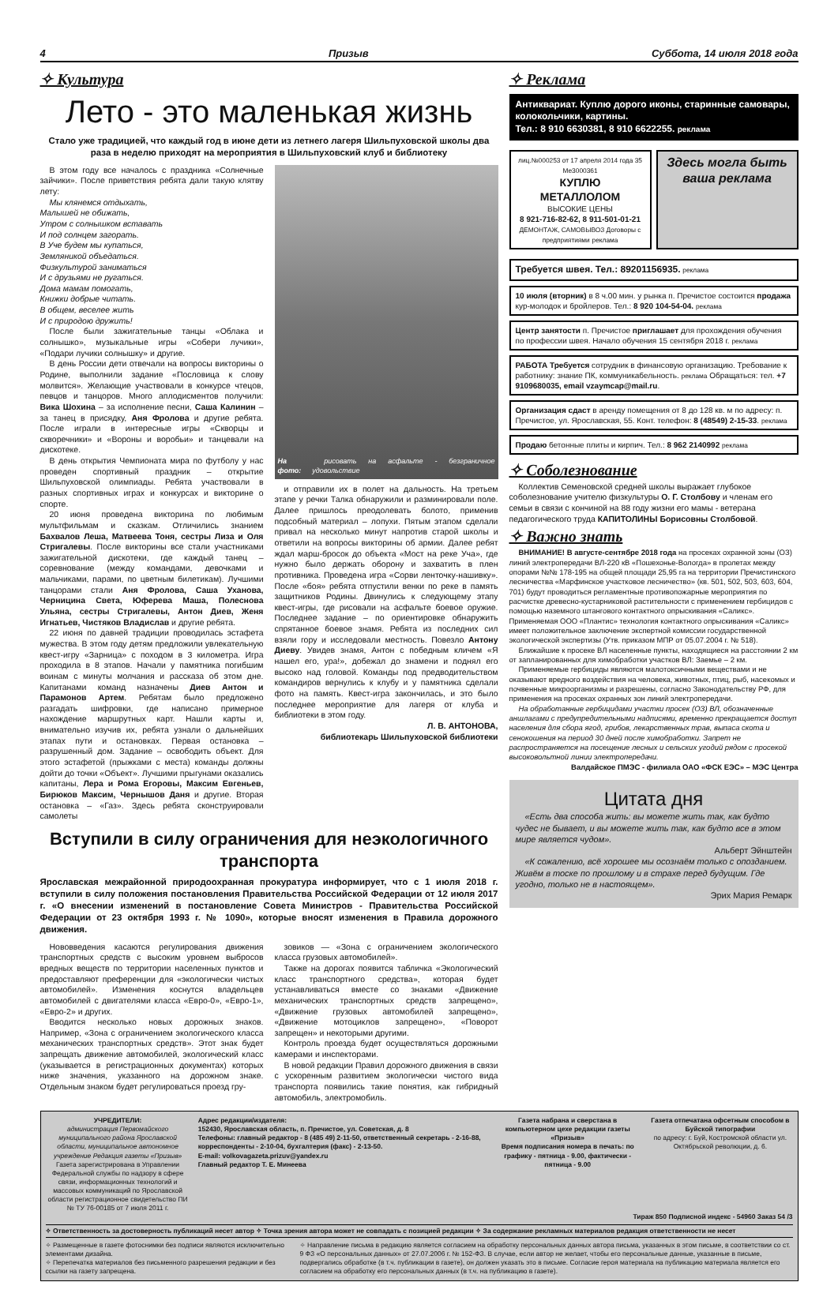4 Призыв Суббота, 14 июля 2018 года
✧ Культура
Лето - это маленькая жизнь
Стало уже традицией, что каждый год в июне дети из летнего лагеря Шильпуховской школы два раза в неделю приходят на мероприятия в Шильпуховский клуб и библиотеку
В этом году все началось с праздника «Солнечные зайчики». После приветствия ребята дали такую клятву лету:
Мы клянемся отдыхать,
Малышей не обижать,
Утром с солнышком вставать
И под солнцем загорать.
В Уче будем мы купаться,
Земляникой объедаться.
Физкультурой заниматься
И с друзьями не ругаться.
Дома мамам помогать,
Книжки добрые читать.
В общем, веселее жить
И с природою дружить!
После были зажигательные танцы «Облака и солнышко», музыкальные игры «Собери лучики», «Подари лучики солнышку» и другие.
В день России дети отвечали на вопросы викторины о Родине, выполнили задание «Пословица к слову молвится». Желающие участвовали в конкурсе чтецов, певцов и танцоров. Много аплодисментов получили: Вика Шохина – за исполнение песни, Саша Калинин – за танец в присядку, Аня Фролова и другие ребята. После играли в интересные игры «Скворцы и скворечники» и «Вороны и воробьи» и танцевали на дискотеке.
В день открытия Чемпионата мира по футболу у нас проведен спортивный праздник – открытие Шильпуховской олимпиады. Ребята участвовали в разных спортивных играх и конкурсах и викторине о спорте.
20 июня проведена викторина по любимым мультфильмам и сказкам. Отличились знанием Бахвалов Леша, Матвеева Тоня, сестры Лиза и Оля Стригалевы. После викторины все стали участниками зажигательной дискотеки, где каждый танец – соревнование (между командами, девочками и мальчиками, парами, по цветным билетикам). Лучшими танцорами стали Аня Фролова, Саша Уханова, Черницина Света, Юферева Маша, Полеснова Ульяна, сестры Стригалевы, Антон Диев, Женя Игнатьев, Чистяков Владислав и другие ребята.
22 июня по давней традиции проводилась эстафета мужества. В этом году детям предложили увлекательную квест-игру «Зарница» с походом в 3 километра. Игра проходила в 8 этапов. Начали у памятника погибшим воинам с минуты молчания и рассказа об этом дне. Капитанами команд назначены Диев Антон и Парамонов Артем. Ребятам было предложено разгадать шифровки, где написано примерное нахождение маршрутных карт. Нашли карты и, внимательно изучив их, ребята узнали о дальнейших этапах пути и остановках. Первая остановка – разрушенный дом. Задание – освободить объект. Для этого эстафетой (прыжками с места) команды должны дойти до точки «Объект». Лучшими прыгунами оказались капитаны, Лера и Рома Егоровы, Максим Евгеньев, Бирюков Максим, Чернышов Даня и другие. Вторая остановка – «Газ». Здесь ребята сконструировали самолеты
На фото: рисовать на асфальте - безграничное удовольствие
и отправили их в полет на дальность. На третьем этапе у речки Талка обнаружили и разминировали поле. Далее пришлось преодолевать болото, применив подсобный материал – лопухи. Пятым этапом сделали привал на несколько минут напротив старой школы и ответили на вопросы викторины об армии. Далее ребят ждал марш-бросок до объекта «Мост на реке Уча», где нужно было держать оборону и захватить в плен противника. Проведена игра «Сорви ленточку-нашивку». После «боя» ребята отпустили венки по реке в память защитников Родины. Двинулись к следующему этапу квест-игры, где рисовали на асфальте боевое оружие. Последнее задание – по ориентировке обнаружить спрятанное боевое знамя. Ребята из последних сил взяли гору и исследовали местность. Повезло Антону Диеву. Увидев знамя, Антон с победным кличем «Я нашел его, ура!», добежал до знамени и поднял его высоко над головой. Команды под предводительством командиров вернулись к клубу и у памятника сделали фото на память. Квест-игра закончилась, и это было последнее мероприятие для лагеря от клуба и библиотеки в этом году.
Л. В. АНТОНОВА,
библиотекарь Шильпуховской библиотеки
Вступили в силу ограничения для неэкологичного транспорта
Ярославская межрайонной природоохранная прокуратура информирует, что с 1 июля 2018 г. вступили в силу положения постановления Правительства Российской Федерации от 12 июля 2017 г. «О внесении изменений в постановление Совета Министров - Правительства Российской Федерации от 23 октября 1993 г. № 1090», которые вносят изменения в Правила дорожного движения.
Нововведения касаются регулирования движения транспортных средств с высоким уровнем выбросов вредных веществ по территории населенных пунктов и предоставляют преференции для «экологически чистых автомобилей». Изменения коснутся владельцев автомобилей с двигателями класса «Евро-0», «Евро-1», «Евро-2» и других.
Вводится несколько новых дорожных знаков. Например, «Зона с ограничением экологического класса механических транспортных средств». Этот знак будет запрещать движение автомобилей, экологический класс (указывается в регистрационных документах) которых ниже значения, указанного на дорожном знаке. Отдельным знаком будет регулироваться проезд гру-
зовиков — «Зона с ограничением экологического класса грузовых автомобилей».
Также на дорогах появится табличка «Экологический класс транспортного средства», которая будет устанавливаться вместе со знаками «Движение механических транспортных средств запрещено», «Движение грузовых автомобилей запрещено», «Движение мотоциклов запрещено», «Поворот запрещен» и некоторыми другими.
Контроль проезда будет осуществляться дорожными камерами и инспекторами.
В новой редакции Правил дорожного движения в связи с ускоренным развитием экологически чистого вида транспорта появились такие понятия, как гибридный автомобиль, электромобиль.
✧ Реклама
Антиквариат. Куплю дорого иконы, старинные самовары, колокольчики, картины.
Тел.: 8 910 6630381, 8 910 6622255. реклама
лиц.№000253 от 17 апреля 2014 года 35 Ме3000361
КУПЛЮ
МЕТАЛЛОЛОМ
ВЫСОКИЕ ЦЕНЫ
8 921-716-82-62, 8 911-501-01-21
ДЕМОНТАЖ, САМОВЫВОЗ Договоры с предприятиями реклама
Здесь могла быть ваша реклама
Требуется швея. Тел.: 89201156935. реклама
10 июля (вторник) в 8 ч.00 мин. у рынка п. Пречистое состоится продажа кур-молодок и бройлеров. Тел.: 8 920 104-54-04. реклама
Центр занятости п. Пречистое приглашает для прохождения обучения по профессии швея. Начало обучения 15 сентября 2018 г. реклама
РАБОТА Требуется сотрудник в финансовую организацию. Требование к работнику: знание ПК, коммуникабельность. реклама Обращаться: тел. +7 9109680035, email vzaymcap@mail.ru.
Организация сдаст в аренду помещения от 8 до 128 кв. м по адресу: п. Пречистое, ул. Ярославская, 55. Конт. телефон: 8 (48549) 2-15-33. реклама
Продаю бетонные плиты и кирпич. Тел.: 8 962 2140992 реклама
✧ Соболезнование
Коллектив Семеновской средней школы выражает глубокое соболезнование учителю физкультуры О. Г. Столбову и членам его семьи в связи с кончиной на 88 году жизни его мамы - ветерана педагогического труда КАПИТОЛИНЫ Борисовны Столбовой.
✧ Важно знать
ВНИМАНИЕ! В августе-сентябре 2018 года на просеках охранной зоны (ОЗ) линий электропередачи ВЛ-220 кВ «Пошехонье-Вологда» в пролетах между опорами №№ 178-195 на общей площади 25,95 га на территории Пречистинского лесничества «Марфинское участковое лесничество» (кв. 501, 502, 503, 603, 604, 701) будут проводиться регламентные противопожарные мероприятия по расчистке древесно-кустарниковой растительности с применением гербицидов с помощью наземного штангового контактного опрыскивания «Саликс». Применяемая ООО «Плантис» технология контактного опрыскивания «Саликс» имеет положительное заключение экспертной комиссии государственной экологической экспертизы (Утв. приказом МПР от 05.07.2004 г. № 518).
Ближайшие к просеке ВЛ населенные пункты, находящиеся на расстоянии 2 км от запланированных для химобработки участков ВЛ: Заемье – 2 км.
Применяемые гербициды являются малотоксичными веществами и не оказывают вредного воздействия на человека, животных, птиц, рыб, насекомых и почвенные микроорганизмы и разрешены, согласно Законодательству РФ, для применения на просеках охранных зон линий электропередачи.
На обработанные гербицидами участки просек (ОЗ) ВЛ, обозначенные аншлагами с предупредительными надписями, временно прекращается доступ населения для сбора ягод, грибов, лекарственных трав, выпаса скота и сенокошения на период 30 дней после химобработки. Запрет не распространяется на посещение лесных и сельских угодий рядом с просекой высоковольтной линии электропередачи.
Валдайское ПМЭС - филиала ОАО «ФСК ЕЭС» – МЭС Центра
Цитата дня
«Есть два способа жить: вы можете жить так, как будто чудес не бывает, и вы можете жить так, как будто все в этом мире является чудом».
Альберт Эйнштейн
«К сожалению, всё хорошее мы осознаём только с опозданием. Живём в тоске по прошлому и в страхе перед будущим. Где угодно, только не в настоящем».
Эрих Мария Ремарк
УЧРЕДИТЕЛИ:
администрация Первомайского муниципального района Ярославской области, муниципальное автономное учреждение Редакция газеты «Призыв»
Газета зарегистрирована в Управлении Федеральной службы по надзору в сфере связи, информационных технологий и массовых коммуникаций по Ярославской области регистрационное свидетельство ПИ № ТУ 76-00185 от 7 июля 2011 г.
Адрес редакции/издателя:
152430, Ярославская область, п. Пречистое, ул. Советская, д. 8
Телефоны: главный редактор - 8 (485 49) 2-11-50, ответственный секретарь - 2-16-88, корреспонденты - 2-10-04, бухгалтерия (факс) - 2-13-50.
E-mail: volkovagazeta.prizuv@yandex.ru
Главный редактор Т. Е. Минеева
Газета набрана и сверстана в компьютерном цехе редакции газеты «Призыв»
Время подписания номера в печать: по графику - пятница - 9.00, фактически - пятница - 9.00
Газета отпечатана офсетным способом в Буйской типографии
по адресу: г. Буй, Костромской области ул. Октябрьской революции, д. 6.
Тираж 850 Подписной индекс - 54960 Заказ 54 /3
✧ Ответственность за достоверность публикаций несет автор ✧ Точка зрения автора может не совпадать с позицией редакции ✧ За содержание рекламных материалов редакция ответственности не несет
✧ Размещенные в газете фотоснимки без подписи являются исключительно элементами дизайна.
✧ Перепечатка материалов без письменного разрешения редакции и без ссылки на газету запрещена.
✧ Направление письма в редакцию является согласием на обработку персональных данных автора письма, указанных в этом письме, в соответствии со ст. 9 ФЗ «О персональных данных» от 27.07.2006 г. № 152-ФЗ. В случае, если автор не желает, чтобы его персональные данные, указанные в письме, подвергались обработке (в т.ч. публикации в газете), он должен указать это в письме. Согласие героя материала на публикацию материала является его согласием на обработку его персональных данных (в т.ч. на публикацию в газете).